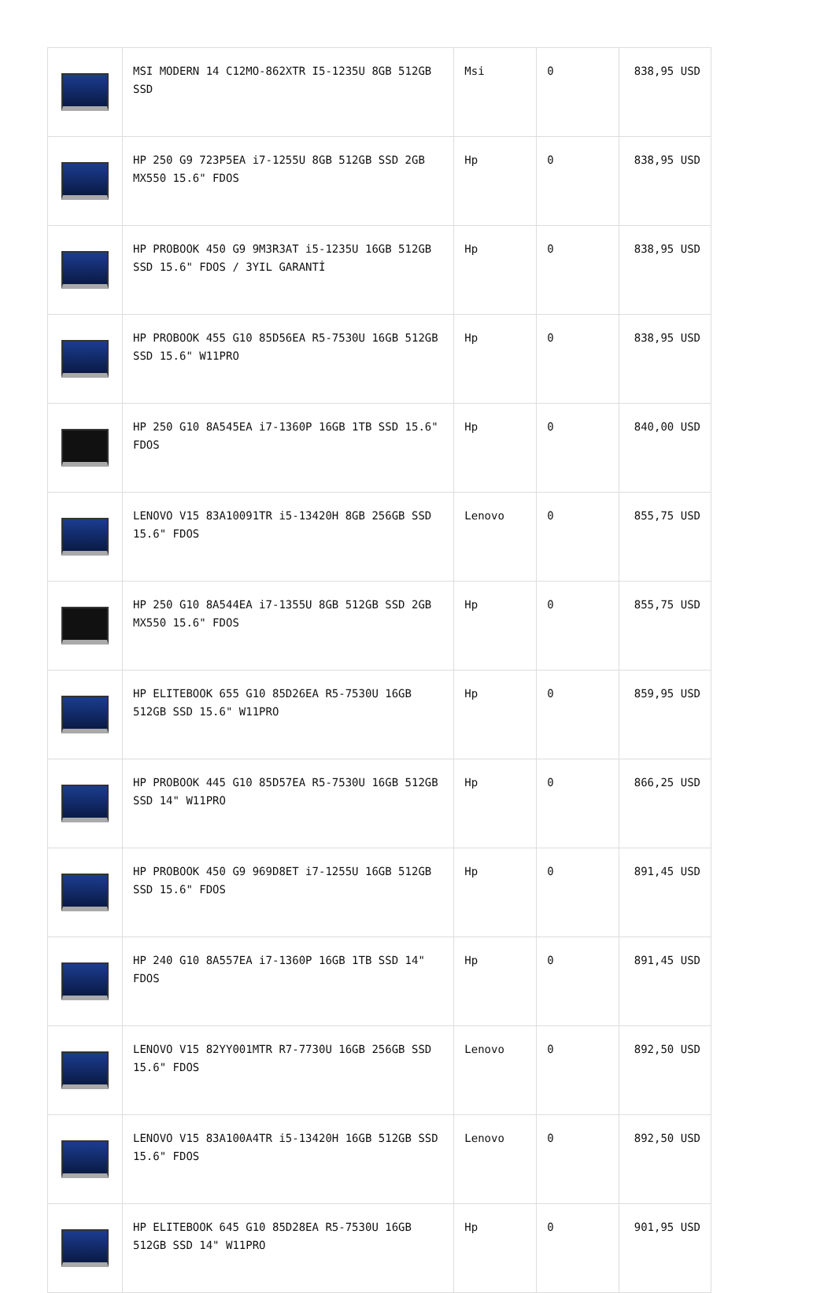| | MSI MODERN 14 C12MO-862XTR I5-1235U 8GB 512GB SSD | Msi | 0 | 838,95 USD |
| | HP 250 G9 723P5EA i7-1255U 8GB 512GB SSD 2GB MX550 15.6" FDOS | Hp | 0 | 838,95 USD |
| | HP PROBOOK 450 G9 9M3R3AT i5-1235U 16GB 512GB SSD 15.6" FDOS / 3YIL GARANTİ | Hp | 0 | 838,95 USD |
| | HP PROBOOK 455 G10 85D56EA R5-7530U 16GB 512GB SSD 15.6" W11PRO | Hp | 0 | 838,95 USD |
| | HP 250 G10 8A545EA i7-1360P 16GB 1TB SSD 15.6" FDOS | Hp | 0 | 840,00 USD |
| | LENOVO V15 83A10091TR i5-13420H 8GB 256GB SSD 15.6" FDOS | Lenovo | 0 | 855,75 USD |
| | HP 250 G10 8A544EA i7-1355U 8GB 512GB SSD 2GB MX550 15.6" FDOS | Hp | 0 | 855,75 USD |
| | HP ELITEBOOK 655 G10 85D26EA R5-7530U 16GB 512GB SSD 15.6" W11PRO | Hp | 0 | 859,95 USD |
| | HP PROBOOK 445 G10 85D57EA R5-7530U 16GB 512GB SSD 14" W11PRO | Hp | 0 | 866,25 USD |
| | HP PROBOOK 450 G9 969D8ET i7-1255U 16GB 512GB SSD 15.6" FDOS | Hp | 0 | 891,45 USD |
| | HP 240 G10 8A557EA i7-1360P 16GB 1TB SSD 14" FDOS | Hp | 0 | 891,45 USD |
| | LENOVO V15 82YY001MTR R7-7730U 16GB 256GB SSD 15.6" FDOS | Lenovo | 0 | 892,50 USD |
| | LENOVO V15 83A100A4TR i5-13420H 16GB 512GB SSD 15.6" FDOS | Lenovo | 0 | 892,50 USD |
| | HP ELITEBOOK 645 G10 85D28EA R5-7530U 16GB 512GB SSD 14" W11PRO | Hp | 0 | 901,95 USD |